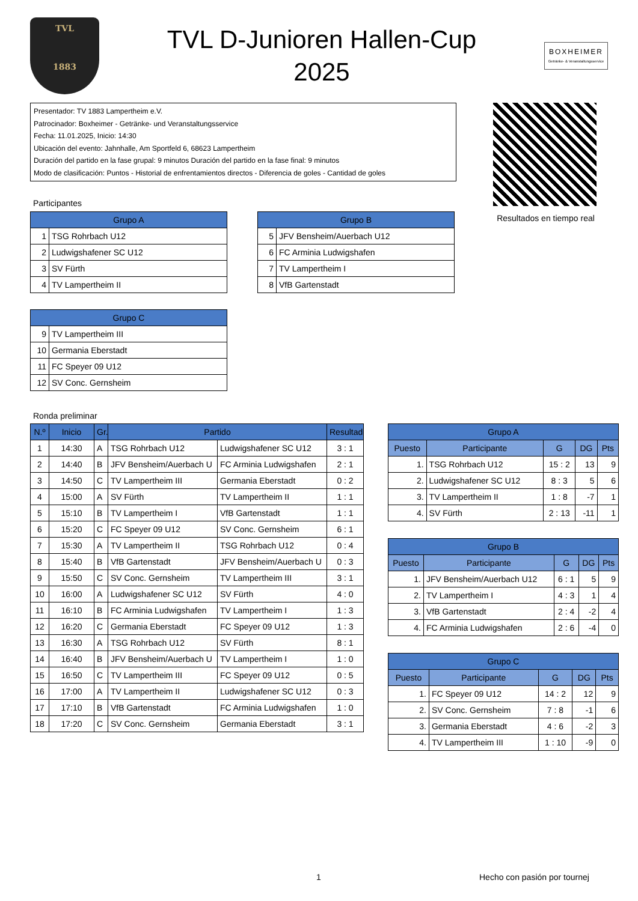TVL
1883
TVL D-Junioren Hallen-Cup
2025
BOXHEIMER
Getränke- & Veranstaltungsservice
Presentador: TV 1883 Lampertheim e.V.
Patrocinador: Boxheimer - Getränke- und Veranstaltungsservice
Fecha: 11.01.2025, Inicio: 14:30
Ubicación del evento: Jahnhalle, Am Sportfeld 6, 68623 Lampertheim
Duración del partido en la fase grupal: 9 minutos Duración del partido en la fase final: 9 minutos
Modo de clasificación: Puntos - Historial de enfrentamientos directos - Diferencia de goles - Cantidad de goles
Resultados en tiempo real
Participantes
| Grupo A | |
| --- | --- |
| 1 | TSG Rohrbach U12 |
| 2 | Ludwigshafener SC U12 |
| 3 | SV Fürth |
| 4 | TV Lampertheim II |
| Grupo B | |
| --- | --- |
| 5 | JFV Bensheim/Auerbach U12 |
| 6 | FC Arminia Ludwigshafen |
| 7 | TV Lampertheim I |
| 8 | VfB Gartenstadt |
| Grupo C | |
| --- | --- |
| 9 | TV Lampertheim III |
| 10 | Germania Eberstadt |
| 11 | FC Speyer 09 U12 |
| 12 | SV Conc. Gernsheim |
Ronda preliminar
| N.º | Inicio | Gr. | Partido | | Resultado |
| --- | --- | --- | --- | --- | --- |
| 1 | 14:30 | A | TSG Rohrbach U12 | Ludwigshafener SC U12 | 3 : 1 |
| 2 | 14:40 | B | JFV Bensheim/Auerbach U | FC Arminia Ludwigshafen | 2 : 1 |
| 3 | 14:50 | C | TV Lampertheim III | Germania Eberstadt | 0 : 2 |
| 4 | 15:00 | A | SV Fürth | TV Lampertheim II | 1 : 1 |
| 5 | 15:10 | B | TV Lampertheim I | VfB Gartenstadt | 1 : 1 |
| 6 | 15:20 | C | FC Speyer 09 U12 | SV Conc. Gernsheim | 6 : 1 |
| 7 | 15:30 | A | TV Lampertheim II | TSG Rohrbach U12 | 0 : 4 |
| 8 | 15:40 | B | VfB Gartenstadt | JFV Bensheim/Auerbach U | 0 : 3 |
| 9 | 15:50 | C | SV Conc. Gernsheim | TV Lampertheim III | 3 : 1 |
| 10 | 16:00 | A | Ludwigshafener SC U12 | SV Fürth | 4 : 0 |
| 11 | 16:10 | B | FC Arminia Ludwigshafen | TV Lampertheim I | 1 : 3 |
| 12 | 16:20 | C | Germania Eberstadt | FC Speyer 09 U12 | 1 : 3 |
| 13 | 16:30 | A | TSG Rohrbach U12 | SV Fürth | 8 : 1 |
| 14 | 16:40 | B | JFV Bensheim/Auerbach U | TV Lampertheim I | 1 : 0 |
| 15 | 16:50 | C | TV Lampertheim III | FC Speyer 09 U12 | 0 : 5 |
| 16 | 17:00 | A | TV Lampertheim II | Ludwigshafener SC U12 | 0 : 3 |
| 17 | 17:10 | B | VfB Gartenstadt | FC Arminia Ludwigshafen | 1 : 0 |
| 18 | 17:20 | C | SV Conc. Gernsheim | Germania Eberstadt | 3 : 1 |
| Grupo A | | | | |
| --- | --- | --- | --- | --- |
| Puesto | Participante | G | DG | Pts |
| 1. | TSG Rohrbach U12 | 15 : 2 | 13 | 9 |
| 2. | Ludwigshafener SC U12 | 8 : 3 | 5 | 6 |
| 3. | TV Lampertheim II | 1 : 8 | -7 | 1 |
| 4. | SV Fürth | 2 : 13 | -11 | 1 |
| Grupo B | | | | |
| --- | --- | --- | --- | --- |
| Puesto | Participante | G | DG | Pts |
| 1. | JFV Bensheim/Auerbach U12 | 6 : 1 | 5 | 9 |
| 2. | TV Lampertheim I | 4 : 3 | 1 | 4 |
| 3. | VfB Gartenstadt | 2 : 4 | -2 | 4 |
| 4. | FC Arminia Ludwigshafen | 2 : 6 | -4 | 0 |
| Grupo C | | | | |
| --- | --- | --- | --- | --- |
| Puesto | Participante | G | DG | Pts |
| 1. | FC Speyer 09 U12 | 14 : 2 | 12 | 9 |
| 2. | SV Conc. Gernsheim | 7 : 8 | -1 | 6 |
| 3. | Germania Eberstadt | 4 : 6 | -2 | 3 |
| 4. | TV Lampertheim III | 1 : 10 | -9 | 0 |
1 Hecho con pasión por tournej